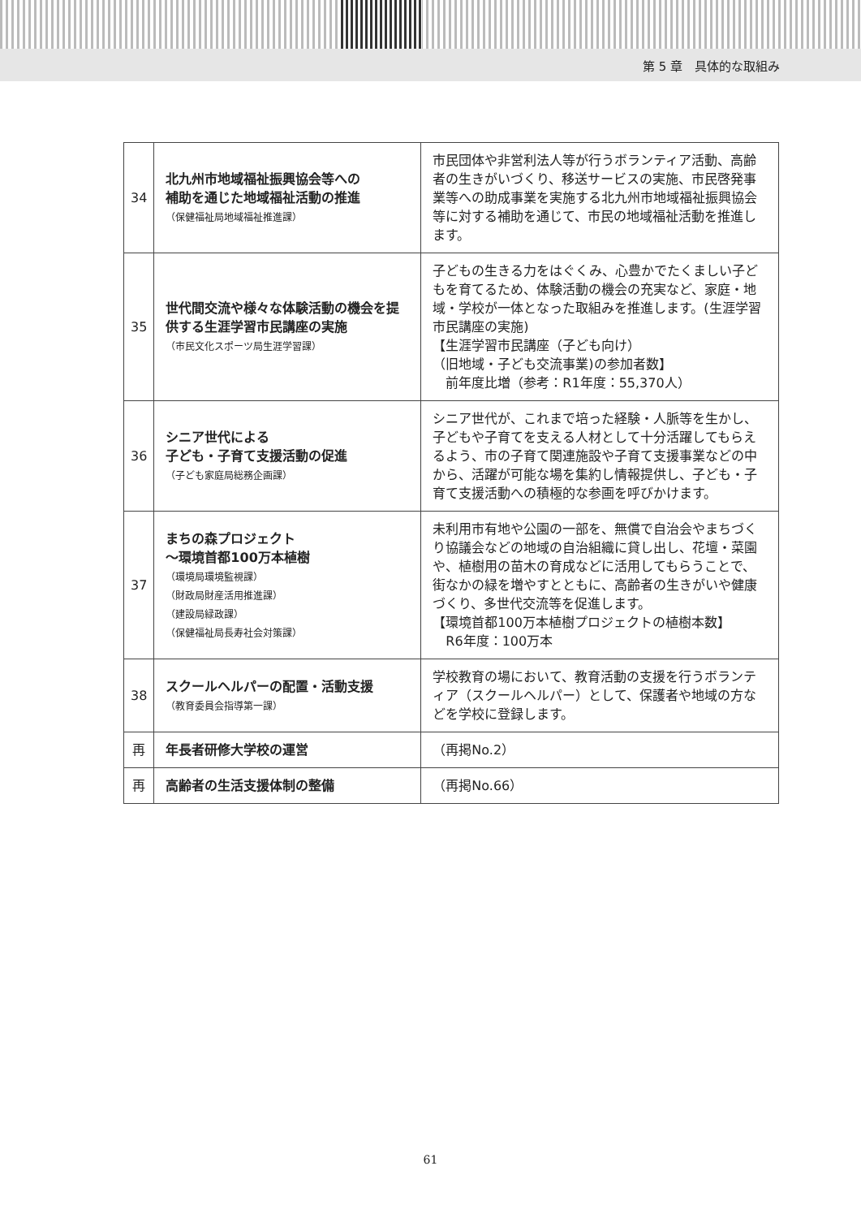第 5 章　具体的な取組み
| 34 | 北九州市地域福祉振興協会等への 補助を通じた地域福祉活動の推進 （保健福祉局地域福祉推進課） | 市民団体や非営利法人等が行うボランティア活動、高齢者の生きがいづくり、移送サービスの実施、市民啓発事業等への助成事業を実施する北九州市地域福祉振興協会等に対する補助を通じて、市民の地域福祉活動を推進します。 |
| 35 | 世代間交流や様々な体験活動の機会を提供する生涯学習市民講座の実施 （市民文化スポーツ局生涯学習課） | 子どもの生きる力をはぐくみ、心豊かでたくましい子どもを育てるため、体験活動の機会の充実など、家庭・地域・学校が一体となった取組みを推進します。(生涯学習市民講座の実施) 【生涯学習市民講座（子ども向け） （旧地域・子ども交流事業)の参加者数】 前年度比増（参考：R1年度：55,370人） |
| 36 | シニア世代による 子ども・子育て支援活動の促進 （子ども家庭局総務企画課） | シニア世代が、これまで培った経験・人脈等を生かし、子どもや子育てを支える人材として十分活躍してもらえるよう、市の子育て関連施設や子育て支援事業などの中から、活躍が可能な場を集約し情報提供し、子ども・子育て支援活動への積極的な参画を呼びかけます。 |
| 37 | まちの森プロジェクト ～環境首都100万本植樹 （環境局環境監視課） （財政局財産活用推進課） （建設局緑政課） （保健福祉局長寿社会対策課） | 未利用市有地や公園の一部を、無償で自治会やまちづくり協議会などの地域の自治組織に貸し出し、花壇・菜園や、植樹用の苗木の育成などに活用してもらうことで、街なかの緑を増やすとともに、高齢者の生きがいや健康づくり、多世代交流等を促進します。 【環境首都100万本植樹プロジェクトの植樹本数】 R6年度：100万本 |
| 38 | スクールヘルパーの配置・活動支援 （教育委員会指導第一課） | 学校教育の場において、教育活動の支援を行うボランティア（スクールヘルパー）として、保護者や地域の方などを学校に登録します。 |
| 再 | 年長者研修大学校の運営 | （再掲No.2） |
| 再 | 高齢者の生活支援体制の整備 | （再掲No.66） |
61